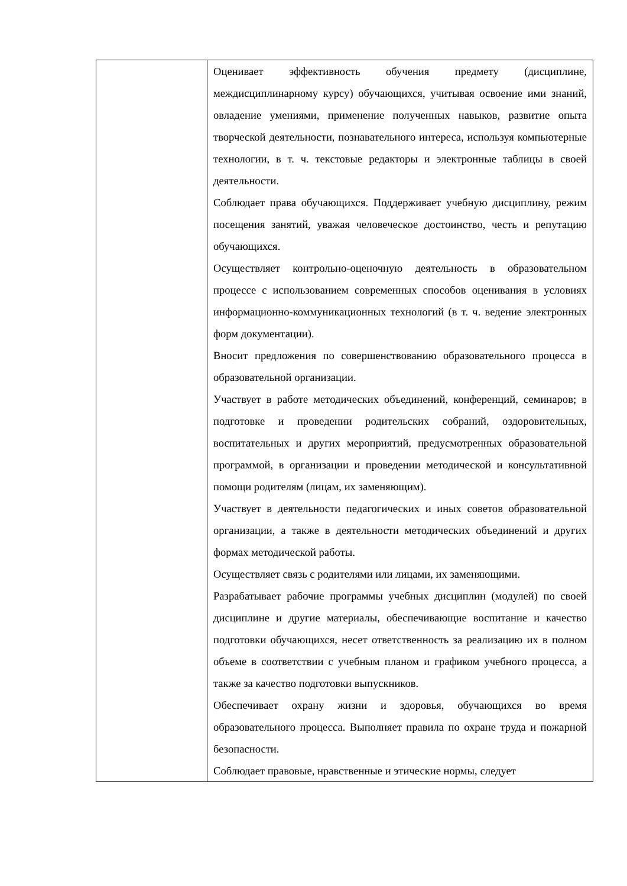| | Оценивает эффективность обучения предмету (дисциплине, междисциплинарному курсу) обучающихся, учитывая освоение ими знаний, овладение умениями, применение полученных навыков, развитие опыта творческой деятельности, познавательного интереса, используя компьютерные технологии, в т. ч. текстовые редакторы и электронные таблицы в своей деятельности. Соблюдает права обучающихся. Поддерживает учебную дисциплину, режим посещения занятий, уважая человеческое достоинство, честь и репутацию обучающихся. Осуществляет контрольно-оценочную деятельность в образовательном процессе с использованием современных способов оценивания в условиях информационно-коммуникационных технологий (в т. ч. ведение электронных форм документации). Вносит предложения по совершенствованию образовательного процесса в образовательной организации. Участвует в работе методических объединений, конференций, семинаров; в подготовке и проведении родительских собраний, оздоровительных, воспитательных и других мероприятий, предусмотренных образовательной программой, в организации и проведении методической и консультативной помощи родителям (лицам, их заменяющим). Участвует в деятельности педагогических и иных советов образовательной организации, а также в деятельности методических объединений и других формах методической работы. Осуществляет связь с родителями или лицами, их заменяющими. Разрабатывает рабочие программы учебных дисциплин (модулей) по своей дисциплине и другие материалы, обеспечивающие воспитание и качество подготовки обучающихся, несет ответственность за реализацию их в полном объеме в соответствии с учебным планом и графиком учебного процесса, а также за качество подготовки выпускников. Обеспечивает охрану жизни и здоровья, обучающихся во время образовательного процесса. Выполняет правила по охране труда и пожарной безопасности. Соблюдает правовые, нравственные и этические нормы, следует |